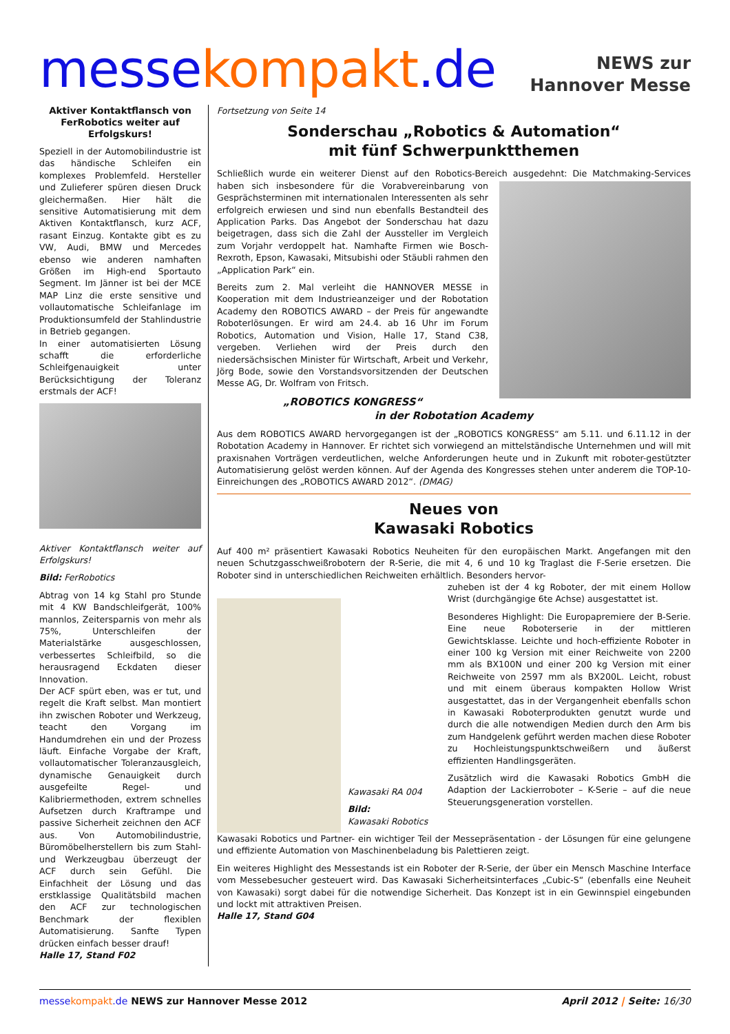messekompakt.de
NEWS zur
Hannover Messe
Aktiver Kontaktflansch von FerRobotics weiter auf Erfolgskurs!
Speziell in der Automobilindustrie ist das händische Schleifen ein komplexes Problemfeld. Hersteller und Zulieferer spüren diesen Druck gleichermaßen. Hier hält die sensitive Automatisierung mit dem Aktiven Kontaktflansch, kurz ACF, rasant Einzug. Kontakte gibt es zu VW, Audi, BMW und Mercedes ebenso wie anderen namhaften Größen im High-end Sportauto Segment. Im Jänner ist bei der MCE MAP Linz die erste sensitive und vollautomatische Schleifanlage im Produktionsumfeld der Stahlindustrie in Betrieb gegangen.
In einer automatisierten Lösung schafft die erforderliche Schleifgenauigkeit unter Berücksichtigung der Toleranz erstmals der ACF!
Aktiver Kontaktflansch weiter auf Erfolgskurs!
Bild: FerRobotics
Abtrag von 14 kg Stahl pro Stunde mit 4 KW Bandschleifgerät, 100% mannlos, Zeitersparnis von mehr als 75%, Unterschleifen der Materialstärke ausgeschlossen, verbessertes Schleifbild, so die herausragend Eckdaten dieser Innovation.
Der ACF spürt eben, was er tut, und regelt die Kraft selbst. Man montiert ihn zwischen Roboter und Werkzeug, teacht den Vorgang im Handumdrehen ein und der Prozess läuft. Einfache Vorgabe der Kraft, vollautomatischer Toleranzausgleich, dynamische Genauigkeit durch ausgefeilte Regel- und Kalibriermethoden, extrem schnelles Aufsetzen durch Kraftrampe und passive Sicherheit zeichnen den ACF aus. Von Automobilindustrie, Büromöbelherstellern bis zum Stahl- und Werkzeugbau überzeugt der ACF durch sein Gefühl. Die Einfachheit der Lösung und das erstklassige Qualitätsbild machen den ACF zur technologischen Benchmark der flexiblen Automatisierung. Sanfte Typen drücken einfach besser drauf!
Halle 17, Stand F02
Fortsetzung von Seite 14
Sonderschau „Robotics & Automation“
mit fünf Schwerpunktthemen
Schließlich wurde ein weiterer Dienst auf den Robotics-Bereich ausgedehnt: Die Matchmaking- Services haben sich insbesondere für die Vorabvereinbarung von Gesprächsterminen mit internationalen Interessenten als sehr erfolgreich erwiesen und sind nun ebenfalls Bestandteil des Application Parks. Das Angebot der Sonderschau hat dazu beigetragen, dass sich die Zahl der Aussteller im Vergleich zum Vorjahr verdoppelt hat. Namhafte Firmen wie Bosch-Rexroth, Epson, Kawasaki, Mitsubishi oder Stäubli rahmen den „Application Park“ ein.
Bereits zum 2. Mal verleiht die HANNOVER MESSE in Kooperation mit dem Industrieanzeiger und der Robotation Academy den ROBOTICS AWARD – der Preis für angewandte Roboterlösungen. Er wird am 24.4. ab 16 Uhr im Forum Robotics, Automation und Vision, Halle 17, Stand C38, vergeben. Verliehen wird der Preis durch den niedersächsischen Minister für Wirtschaft, Arbeit und Verkehr, Jörg Bode, sowie den Vorstandsvorsitzenden der Deutschen Messe AG, Dr. Wolfram von Fritsch.
„ROBOTICS KONGRESS“
in der Robotation Academy
Aus dem ROBOTICS AWARD hervorgegangen ist der „ROBOTICS KONGRESS“ am 5.11. und 6.11.12 in der Robotation Academy in Hannover. Er richtet sich vorwiegend an mittelständische Unternehmen und will mit praxisnahen Vorträgen verdeutlichen, welche Anforderungen heute und in Zukunft mit roboter-gestützter Automatisierung gelöst werden können. Auf der Agenda des Kongresses stehen unter anderem die TOP-10-Einreichungen des „ROBOTICS AWARD 2012“. (DMAG)
Neues von
Kawasaki Robotics
Auf 400 m² präsentiert Kawasaki Robotics Neuheiten für den europäischen Markt. Angefangen mit den neuen Schutzgasschweißrobotern der R-Serie, die mit 4, 6 und 10 kg Traglast die F-Serie ersetzen. Die Roboter sind in unterschiedlichen Reichweiten erhältlich. Besonders hervor-
Kawasaki RA 004
Bild:
Kawasaki Robotics
zuheben ist der 4 kg Roboter, der mit einem Hollow Wrist (durchgängige 6te Achse) ausgestattet ist.
Besonderes Highlight: Die Europapremiere der B-Serie. Eine neue Roboterserie in der mittleren Gewichtsklasse. Leichte und hoch-effiziente Roboter in einer 100 kg Version mit einer Reichweite von 2200 mm als BX100N und einer 200 kg Version mit einer Reichweite von 2597 mm als BX200L. Leicht, robust und mit einem überaus kompakten Hollow Wrist ausgestattet, das in der Vergangenheit ebenfalls schon in Kawasaki Roboterprodukten genutzt wurde und durch die alle notwendigen Medien durch den Arm bis zum Handgelenk geführt werden machen diese Roboter zu Hochleistungspunktschweißern und äußerst effizienten Handlingsgeräten.
Zusätzlich wird die Kawasaki Robotics GmbH die Adaption der Lackierroboter – K-Serie – auf die neue Steuerungsgeneration vorstellen.
Kawasaki Robotics und Partner- ein wichtiger Teil der Messepräsentation - der Lösungen für eine gelungene und effiziente Automation von Maschinenbeladung bis Palettieren zeigt.
Ein weiteres Highlight des Messestands ist ein Roboter der R-Serie, der über ein Mensch Maschine Interface vom Messebesucher gesteuert wird. Das Kawasaki Sicherheitsinterfaces „Cubic-S“ (ebenfalls eine Neuheit von Kawasaki) sorgt dabei für die notwendige Sicherheit. Das Konzept ist in ein Gewinnspiel eingebunden und lockt mit attraktiven Preisen.
Halle 17, Stand G04
messekompakt.de NEWS zur Hannover Messe 2012
April 2012 | Seite: 16/30